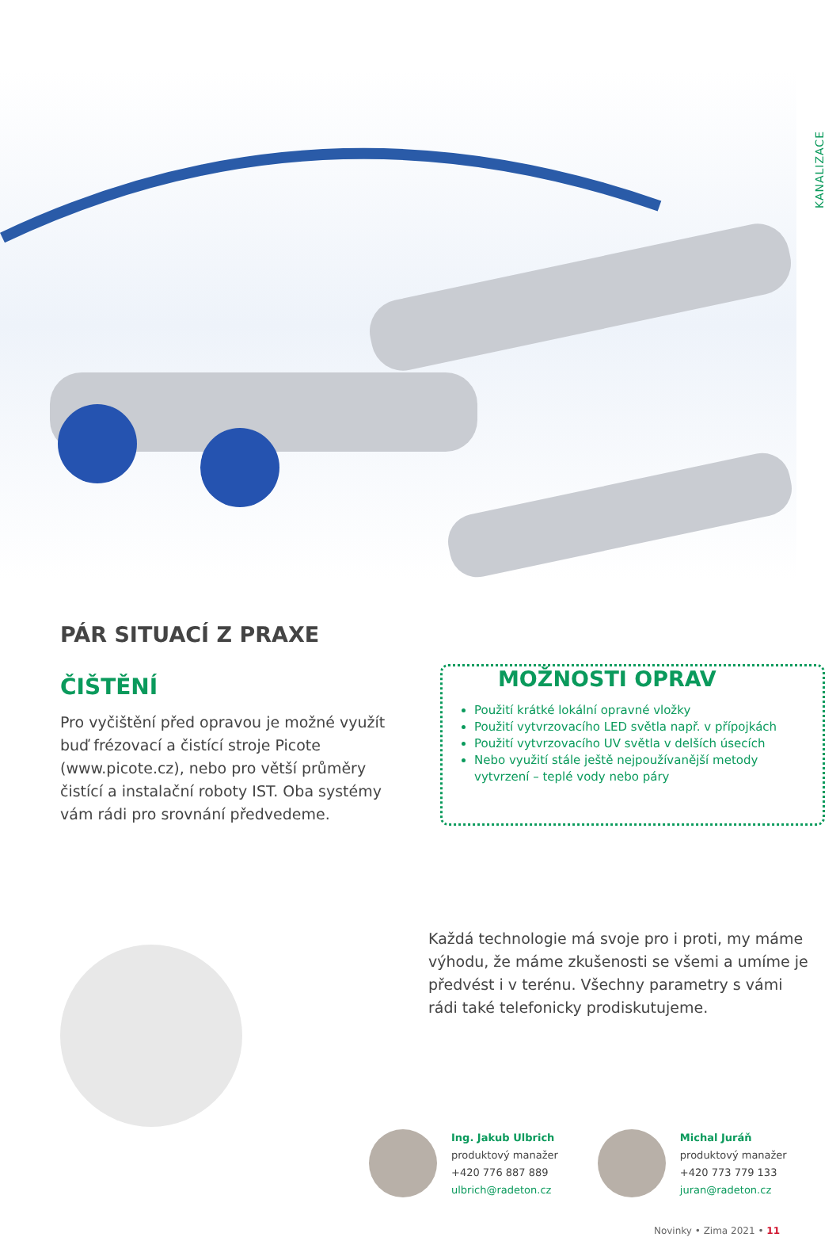KANALIZACE
PÁR SITUACÍ Z PRAXE
ČIŠTĚNÍ
Pro vyčištění před opravou je možné využít buď frézovací a čistící stroje Picote (www.picote.cz), nebo pro větší průměry čistící a instalační roboty IST. Oba systémy vám rádi pro srovnání předvedeme.
MOŽNOSTI OPRAV
Použití krátké lokální opravné vložky
Použití vytvrzovacího LED světla např. v přípojkách
Použití vytvrzovacího UV světla v delších úsecích
Nebo využití stále ještě nejpoužívanější metody vytvrzení – teplé vody nebo páry
Každá technologie má svoje pro i proti, my máme výhodu, že máme zkušenosti se všemi a umíme je předvést i v terénu. Všechny parametry s vámi rádi také telefonicky prodiskutujeme.
Ing. Jakub Ulbrich
produktový manažer
+420 776 887 889
ulbrich@radeton.cz
Michal Juráň
produktový manažer
+420 773 779 133
juran@radeton.cz
Novinky • Zima 2021 • 11